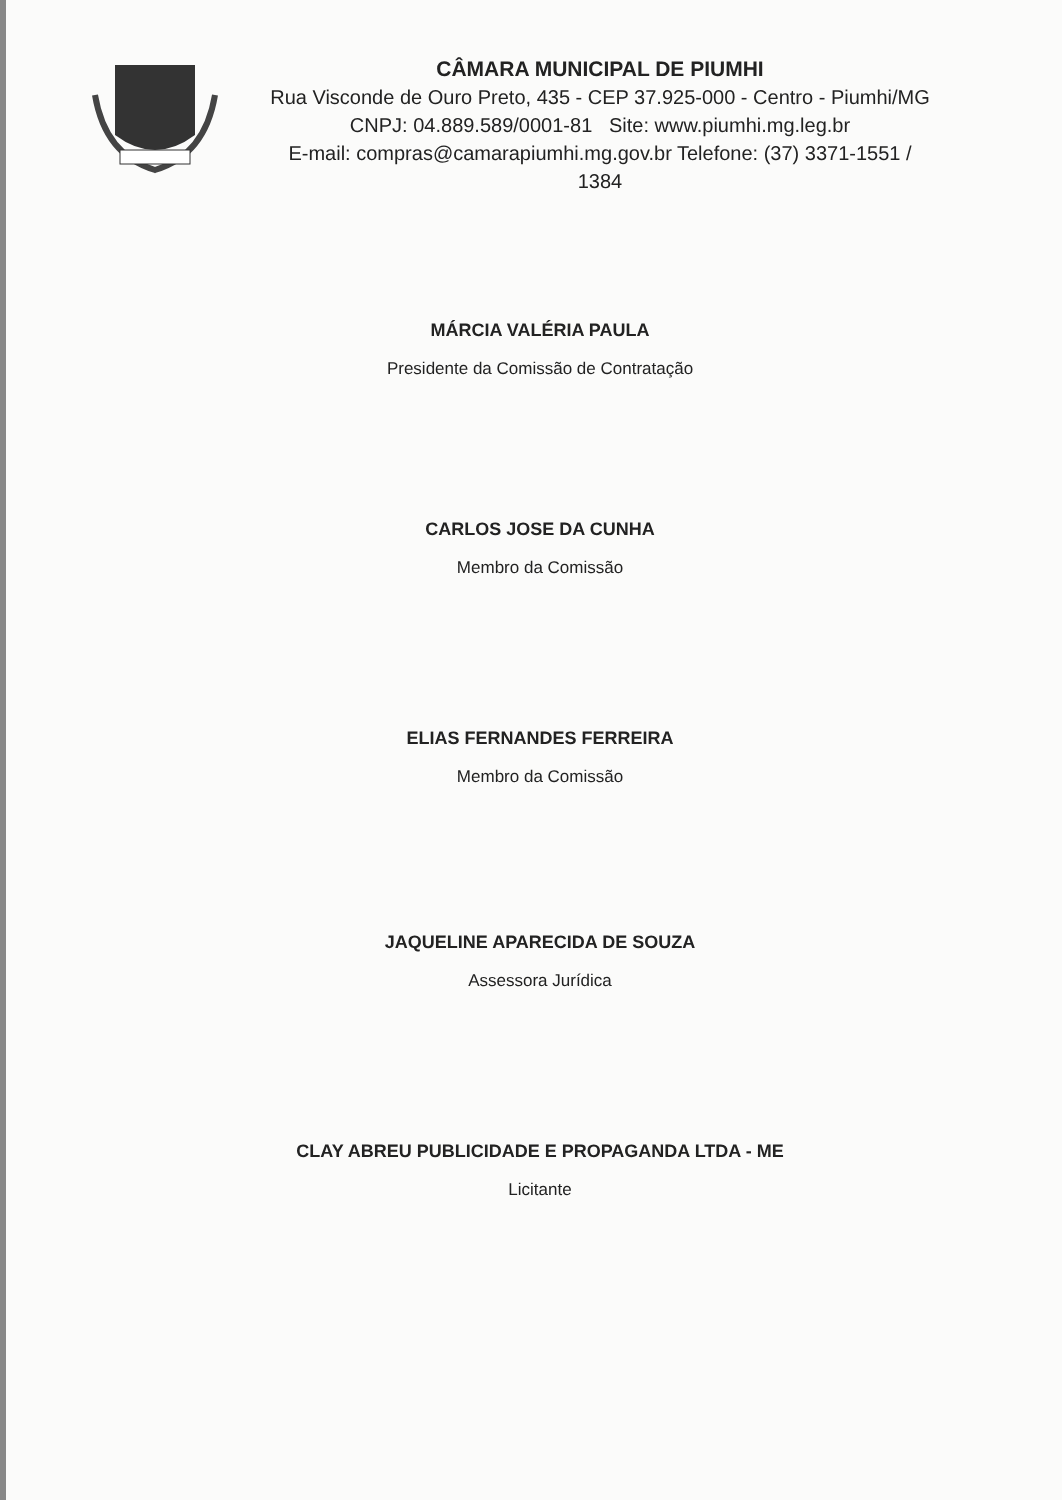CÂMARA MUNICIPAL DE PIUMHI
Rua Visconde de Ouro Preto, 435 - CEP 37.925-000 - Centro - Piumhi/MG
CNPJ: 04.889.589/0001-81 Site: www.piumhi.mg.leg.br
E-mail: compras@camarapiumhi.mg.gov.br Telefone: (37) 3371-1551 / 1384
MÁRCIA VALÉRIA PAULA
Presidente da Comissão de Contratação
CARLOS JOSE DA CUNHA
Membro da Comissão
ELIAS FERNANDES FERREIRA
Membro da Comissão
JAQUELINE APARECIDA DE SOUZA
Assessora Jurídica
CLAY ABREU PUBLICIDADE E PROPAGANDA LTDA - ME
Licitante